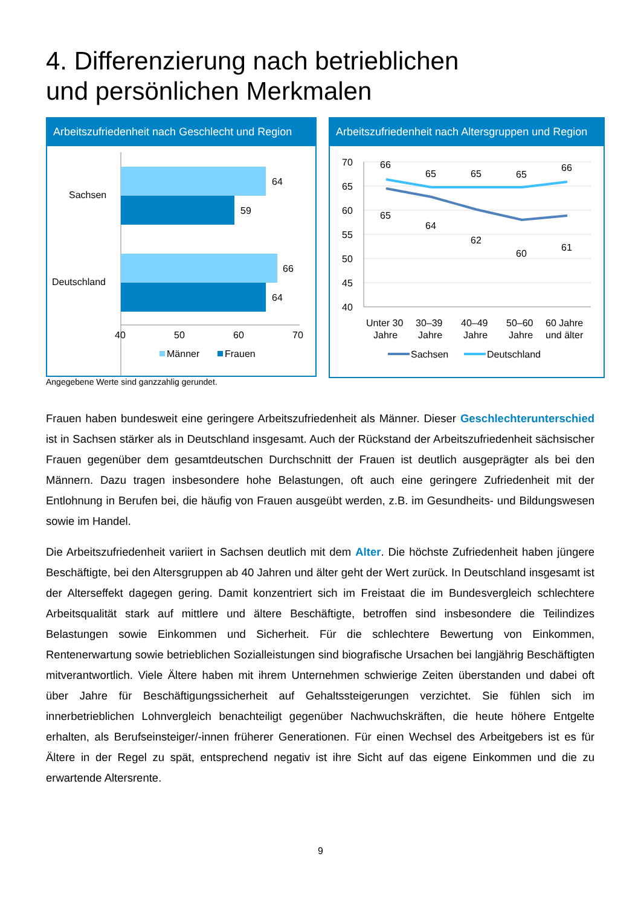4. Differenzierung nach betrieblichen
und persönlichen Merkmalen
Arbeitszufriedenheit nach Geschlecht und Region
64
59
66
64
Sachsen
Deutschland
40
50
60
70
Männer
Frauen
Arbeitszufriedenheit nach Altersgruppen und Region
70
65
60
55
50
45
40
66
65
65
65
66
65
64
62
60
61
Unter 30
Jahre
30–39
Jahre
40–49
Jahre
50–60
Jahre
60 Jahre
und älter
Sachsen
Deutschland
Angegebene Werte sind ganzzahlig gerundet.
Frauen haben bundesweit eine geringere Arbeitszufriedenheit als Männer. Dieser Geschlechterunterschied ist in Sachsen stärker als in Deutschland insgesamt. Auch der Rückstand der Arbeitszufriedenheit sächsischer Frauen gegenüber dem gesamtdeutschen Durchschnitt der Frauen ist deutlich ausgeprägter als bei den Männern. Dazu tragen insbesondere hohe Belastungen, oft auch eine geringere Zufriedenheit mit der Entlohnung in Berufen bei, die häufig von Frauen ausgeübt werden, z.B. im Gesundheits- und Bildungswesen sowie im Handel.
Die Arbeitszufriedenheit variiert in Sachsen deutlich mit dem Alter. Die höchste Zufriedenheit haben jüngere Beschäftigte, bei den Altersgruppen ab 40 Jahren und älter geht der Wert zurück. In Deutschland insgesamt ist der Alterseffekt dagegen gering. Damit konzentriert sich im Freistaat die im Bundesvergleich schlechtere Arbeitsqualität stark auf mittlere und ältere Beschäftigte, betroffen sind insbesondere die Teilindizes Belastungen sowie Einkommen und Sicherheit. Für die schlechtere Bewertung von Einkommen, Rentenerwartung sowie betrieblichen Sozialleistungen sind biografische Ursachen bei langjährig Beschäftigten mitverantwortlich. Viele Ältere haben mit ihrem Unternehmen schwierige Zeiten überstanden und dabei oft über Jahre für Beschäftigungssicherheit auf Gehaltssteigerungen verzichtet. Sie fühlen sich im innerbetrieblichen Lohnvergleich benachteiligt gegenüber Nachwuchskräften, die heute höhere Entgelte erhalten, als Berufseinsteiger/-innen früherer Generationen. Für einen Wechsel des Arbeitgebers ist es für Ältere in der Regel zu spät, entsprechend negativ ist ihre Sicht auf das eigene Einkommen und die zu erwartende Altersrente.
9